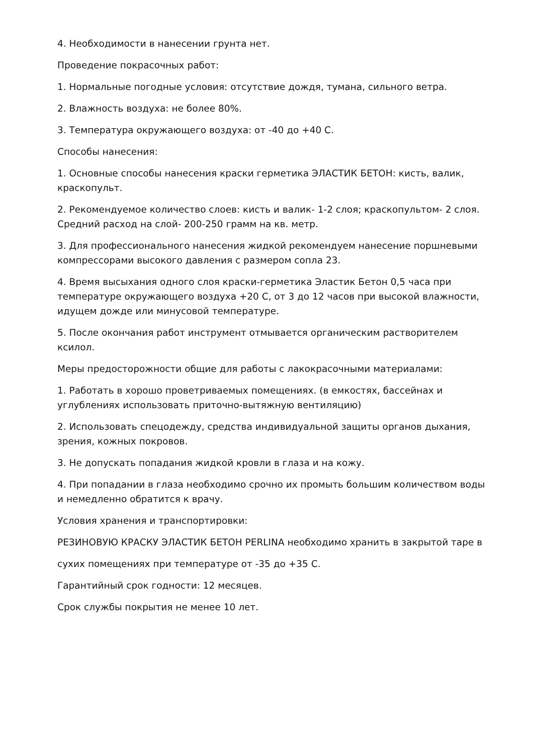4. Необходимости в нанесении грунта нет.
Проведение покрасочных работ:
1. Нормальные погодные условия: отсутствие дождя, тумана, сильного ветра.
2. Влажность воздуха: не более 80%.
3. Температура окружающего воздуха: от -40 до +40 С.
Способы нанесения:
1. Основные способы нанесения краски герметика ЭЛАСТИК БЕТОН: кисть, валик, краскопульт.
2. Рекомендуемое количество слоев: кисть и валик- 1-2 слоя; краскопультом- 2 слоя. Средний расход на слой- 200-250 грамм на кв. метр.
3. Для профессионального нанесения жидкой рекомендуем нанесение поршневыми компрессорами высокого давления с размером сопла 23.
4. Время высыхания одного слоя краски-герметика Эластик Бетон 0,5 часа при температуре окружающего воздуха +20 С, от 3 до 12 часов при высокой влажности, идущем дожде или минусовой температуре.
5. После окончания работ инструмент отмывается органическим растворителем ксилол.
Меры предосторожности общие для работы с лакокрасочными материалами:
1. Работать в хорошо проветриваемых помещениях. (в емкостях, бассейнах и углублениях использовать приточно-вытяжную вентиляцию)
2. Использовать спецодежду, средства индивидуальной защиты органов дыхания, зрения, кожных покровов.
3. Не допускать попадания жидкой кровли в глаза и на кожу.
4. При попадании в глаза необходимо срочно их промыть большим количеством воды и немедленно обратится к врачу.
Условия хранения и транспортировки:
РЕЗИНОВУЮ КРАСКУ ЭЛАСТИК БЕТОН PERLINA необходимо хранить в закрытой таре в
сухих помещениях при температуре от -35 до +35 С.
Гарантийный срок годности: 12 месяцев.
Срок службы покрытия не менее 10 лет.